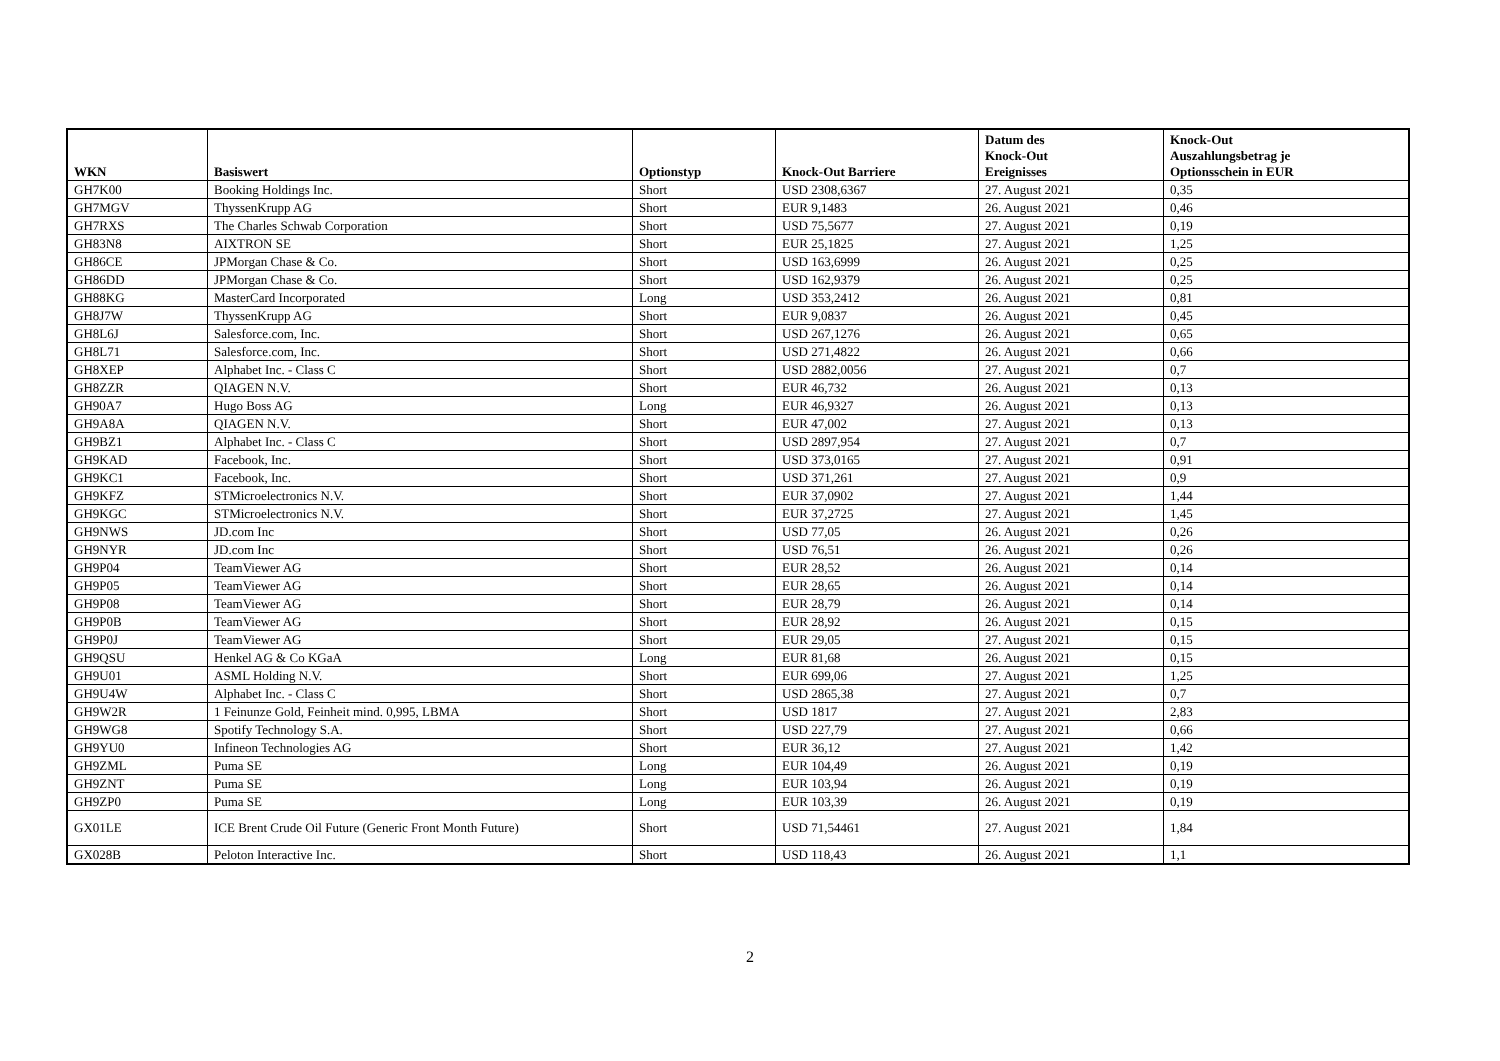| WKN | Basiswert | Optionstyp | Knock-Out Barriere | Datum des Knock-Out Ereignisses | Knock-Out Auszahlungsbetrag je Optionsschein in EUR |
| --- | --- | --- | --- | --- | --- |
| GH7K00 | Booking Holdings Inc. | Short | USD 2308,6367 | 27. August 2021 | 0,35 |
| GH7MGV | ThyssenKrupp AG | Short | EUR 9,1483 | 26. August 2021 | 0,46 |
| GH7RXS | The Charles Schwab Corporation | Short | USD 75,5677 | 27. August 2021 | 0,19 |
| GH83N8 | AIXTRON SE | Short | EUR 25,1825 | 27. August 2021 | 1,25 |
| GH86CE | JPMorgan Chase & Co. | Short | USD 163,6999 | 26. August 2021 | 0,25 |
| GH86DD | JPMorgan Chase & Co. | Short | USD 162,9379 | 26. August 2021 | 0,25 |
| GH88KG | MasterCard Incorporated | Long | USD 353,2412 | 26. August 2021 | 0,81 |
| GH8J7W | ThyssenKrupp AG | Short | EUR 9,0837 | 26. August 2021 | 0,45 |
| GH8L6J | Salesforce.com, Inc. | Short | USD 267,1276 | 26. August 2021 | 0,65 |
| GH8L71 | Salesforce.com, Inc. | Short | USD 271,4822 | 26. August 2021 | 0,66 |
| GH8XEP | Alphabet Inc. - Class C | Short | USD 2882,0056 | 27. August 2021 | 0,7 |
| GH8ZZR | QIAGEN N.V. | Short | EUR 46,732 | 26. August 2021 | 0,13 |
| GH90A7 | Hugo Boss AG | Long | EUR 46,9327 | 26. August 2021 | 0,13 |
| GH9A8A | QIAGEN N.V. | Short | EUR 47,002 | 27. August 2021 | 0,13 |
| GH9BZ1 | Alphabet Inc. - Class C | Short | USD 2897,954 | 27. August 2021 | 0,7 |
| GH9KAD | Facebook, Inc. | Short | USD 373,0165 | 27. August 2021 | 0,91 |
| GH9KC1 | Facebook, Inc. | Short | USD 371,261 | 27. August 2021 | 0,9 |
| GH9KFZ | STMicroelectronics N.V. | Short | EUR 37,0902 | 27. August 2021 | 1,44 |
| GH9KGC | STMicroelectronics N.V. | Short | EUR 37,2725 | 27. August 2021 | 1,45 |
| GH9NWS | JD.com Inc | Short | USD 77,05 | 26. August 2021 | 0,26 |
| GH9NYR | JD.com Inc | Short | USD 76,51 | 26. August 2021 | 0,26 |
| GH9P04 | TeamViewer AG | Short | EUR 28,52 | 26. August 2021 | 0,14 |
| GH9P05 | TeamViewer AG | Short | EUR 28,65 | 26. August 2021 | 0,14 |
| GH9P08 | TeamViewer AG | Short | EUR 28,79 | 26. August 2021 | 0,14 |
| GH9P0B | TeamViewer AG | Short | EUR 28,92 | 26. August 2021 | 0,15 |
| GH9P0J | TeamViewer AG | Short | EUR 29,05 | 27. August 2021 | 0,15 |
| GH9QSU | Henkel AG & Co KGaA | Long | EUR 81,68 | 26. August 2021 | 0,15 |
| GH9U01 | ASML Holding N.V. | Short | EUR 699,06 | 27. August 2021 | 1,25 |
| GH9U4W | Alphabet Inc. - Class C | Short | USD 2865,38 | 27. August 2021 | 0,7 |
| GH9W2R | 1 Feinunze Gold, Feinheit mind. 0,995, LBMA | Short | USD 1817 | 27. August 2021 | 2,83 |
| GH9WG8 | Spotify Technology S.A. | Short | USD 227,79 | 27. August 2021 | 0,66 |
| GH9YU0 | Infineon Technologies AG | Short | EUR 36,12 | 27. August 2021 | 1,42 |
| GH9ZML | Puma SE | Long | EUR 104,49 | 26. August 2021 | 0,19 |
| GH9ZNT | Puma SE | Long | EUR 103,94 | 26. August 2021 | 0,19 |
| GH9ZP0 | Puma SE | Long | EUR 103,39 | 26. August 2021 | 0,19 |
| GX01LE | ICE Brent Crude Oil Future (Generic Front Month Future) | Short | USD 71,54461 | 27. August 2021 | 1,84 |
| GX028B | Peloton Interactive Inc. | Short | USD 118,43 | 26. August 2021 | 1,1 |
2